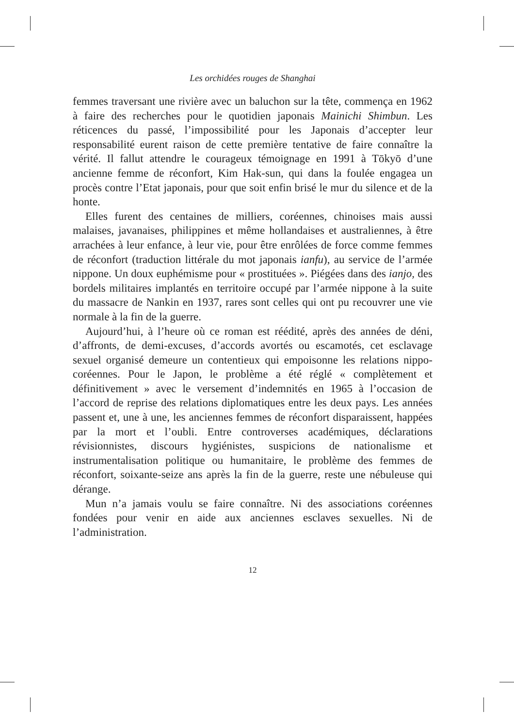Les orchidées rouges de Shanghai
femmes traversant une rivière avec un baluchon sur la tête, commença en 1962 à faire des recherches pour le quotidien japonais Mainichi Shimbun. Les réticences du passé, l’impossibilité pour les Japonais d’accepter leur responsabilité eurent raison de cette première tentative de faire connaître la vérité. Il fallut attendre le courageux témoignage en 1991 à Tōkyō d’une ancienne femme de réconfort, Kim Hak-sun, qui dans la foulée engagea un procès contre l’Etat japonais, pour que soit enfin brisé le mur du silence et de la honte.
Elles furent des centaines de milliers, coréennes, chinoises mais aussi malaises, javanaises, philippines et même hollandaises et australiennes, à être arrachées à leur enfance, à leur vie, pour être enrôlées de force comme femmes de réconfort (traduction littérale du mot japonais ianfu), au service de l’armée nippone. Un doux euphémisme pour « prostituées ». Piégées dans des ianjo, des bordels militaires implantés en territoire occupé par l’armée nippone à la suite du massacre de Nankin en 1937, rares sont celles qui ont pu recouvrer une vie normale à la fin de la guerre.
Aujourd’hui, à l’heure où ce roman est réédité, après des années de déni, d’affronts, de demi-excuses, d’accords avortés ou escamotés, cet esclavage sexuel organisé demeure un contentieux qui empoisonne les relations nippo-coréennes. Pour le Japon, le problème a été réglé « complètement et définitivement » avec le versement d’indemnités en 1965 à l’occasion de l’accord de reprise des relations diplomatiques entre les deux pays. Les années passent et, une à une, les anciennes femmes de réconfort disparaissent, happées par la mort et l’oubli. Entre controverses académiques, déclarations révisionnistes, discours hygiénistes, suspicions de nationalisme et instrumentalisation politique ou humanitaire, le problème des femmes de réconfort, soixante-seize ans après la fin de la guerre, reste une nébuleuse qui dérange.
Mun n’a jamais voulu se faire connaître. Ni des associations coréennes fondées pour venir en aide aux anciennes esclaves sexuelles. Ni de l’administration.
12